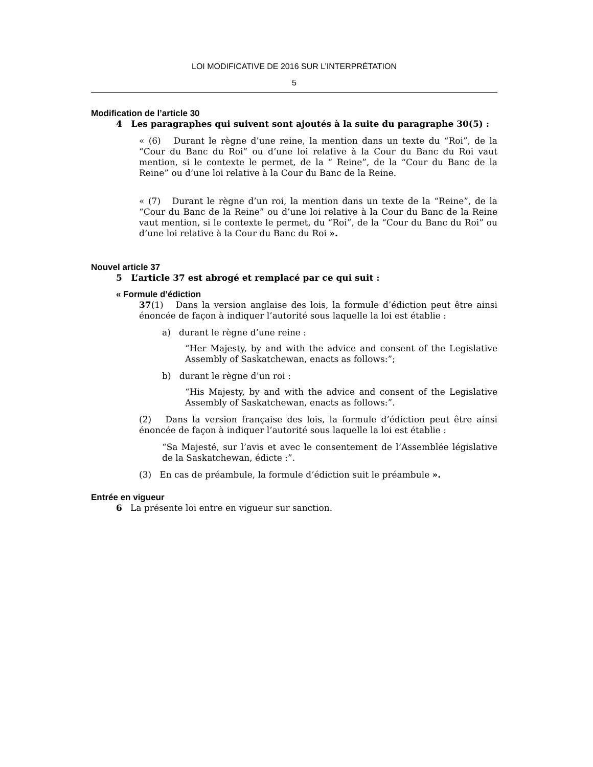LOI MODIFICATIVE DE 2016 SUR L’INTERPRÉTATION
5
Modification de l’article 30
4 Les paragraphes qui suivent sont ajoutés à la suite du paragraphe 30(5) :
« (6) Durant le règne d’une reine, la mention dans un texte du “Roi”, de la “Cour du Banc du Roi” ou d’une loi relative à la Cour du Banc du Roi vaut mention, si le contexte le permet, de la “ Reine”, de la “Cour du Banc de la Reine” ou d’une loi relative à la Cour du Banc de la Reine.
« (7) Durant le règne d’un roi, la mention dans un texte de la “Reine”, de la “Cour du Banc de la Reine” ou d’une loi relative à la Cour du Banc de la Reine vaut mention, si le contexte le permet, du “Roi”, de la “Cour du Banc du Roi” ou d’une loi relative à la Cour du Banc du Roi ».
Nouvel article 37
5 L’article 37 est abrogé et remplacé par ce qui suit :
« Formule d’édiction
37(1) Dans la version anglaise des lois, la formule d’édiction peut être ainsi énoncée de façon à indiquer l’autorité sous laquelle la loi est établie :
a) durant le règne d’une reine :
“Her Majesty, by and with the advice and consent of the Legislative Assembly of Saskatchewan, enacts as follows:”;
b) durant le règne d’un roi :
“His Majesty, by and with the advice and consent of the Legislative Assembly of Saskatchewan, enacts as follows:”.
(2) Dans la version française des lois, la formule d’édiction peut être ainsi énoncée de façon à indiquer l’autorité sous laquelle la loi est établie :
“Sa Majesté, sur l’avis et avec le consentement de l’Assemblée législative de la Saskatchewan, édicte :”.
(3) En cas de préambule, la formule d’édiction suit le préambule ».
Entrée en vigueur
6 La présente loi entre en vigueur sur sanction.